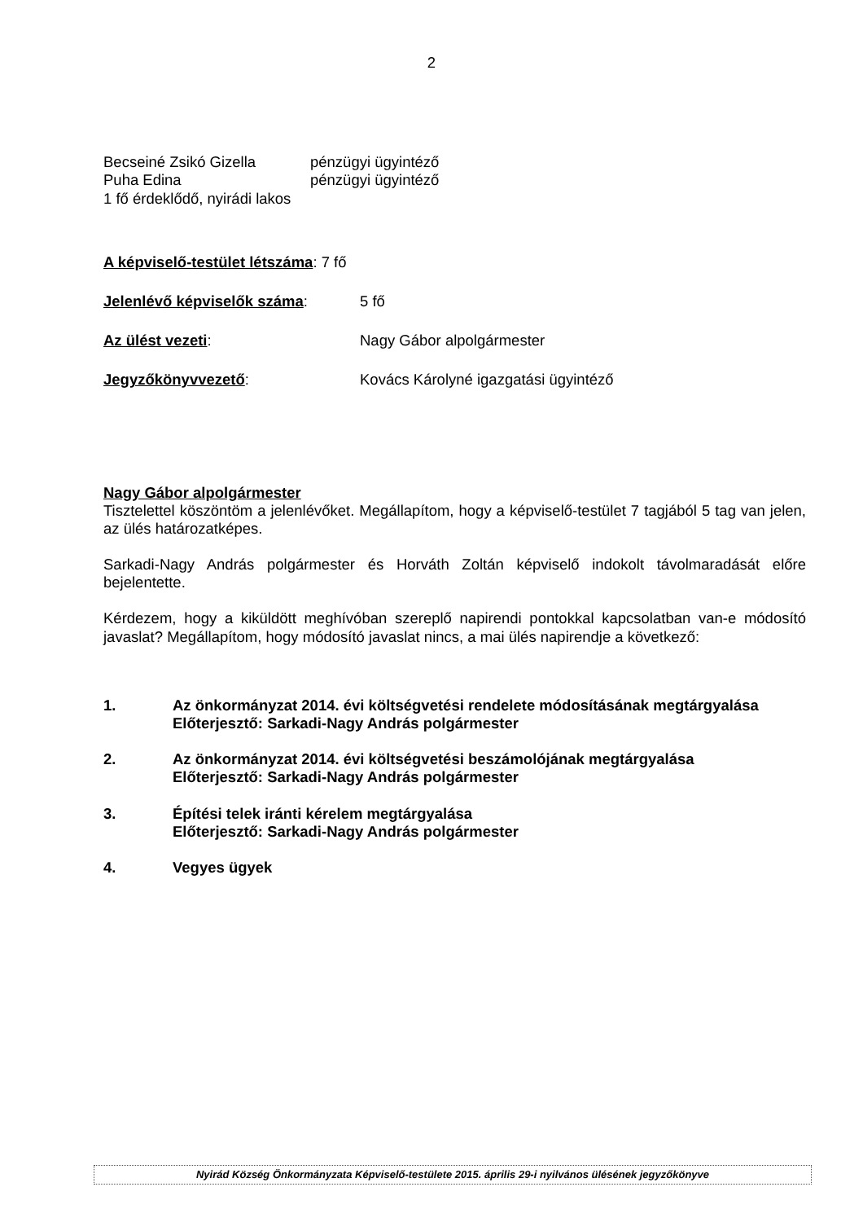2
Becseiné Zsikó Gizella pénzügyi ügyintéző
Puha Edina pénzügyi ügyintéző
1 fő érdeklődő, nyirádi lakos
A képviselő-testület létszáma: 7 fő
Jelenlévő képviselők száma: 5 fő
Az ülést vezeti: Nagy Gábor alpolgármester
Jegyzőkönyvvezető: Kovács Károlyné igazgatási ügyintéző
Nagy Gábor alpolgármester
Tisztelettel köszöntöm a jelenlévőket. Megállapítom, hogy a képviselő-testület 7 tagjából 5 tag van jelen, az ülés határozatképes.
Sarkadi-Nagy András polgármester és Horváth Zoltán képviselő indokolt távolmaradását előre bejelentette.
Kérdezem, hogy a kiküldött meghívóban szereplő napirendi pontokkal kapcsolatban van-e módosító javaslat? Megállapítom, hogy módosító javaslat nincs, a mai ülés napirendje a következő:
1. Az önkormányzat 2014. évi költségvetési rendelete módosításának megtárgyalása
Előterjesztő: Sarkadi-Nagy András polgármester
2. Az önkormányzat 2014. évi költségvetési beszámolójának megtárgyalása
Előterjesztő: Sarkadi-Nagy András polgármester
3. Építési telek iránti kérelem megtárgyalása
Előterjesztő: Sarkadi-Nagy András polgármester
4. Vegyes ügyek
Nyirád Község Önkormányzata Képviselő-testülete 2015. április 29-i nyilvános ülésének jegyzőkönyve